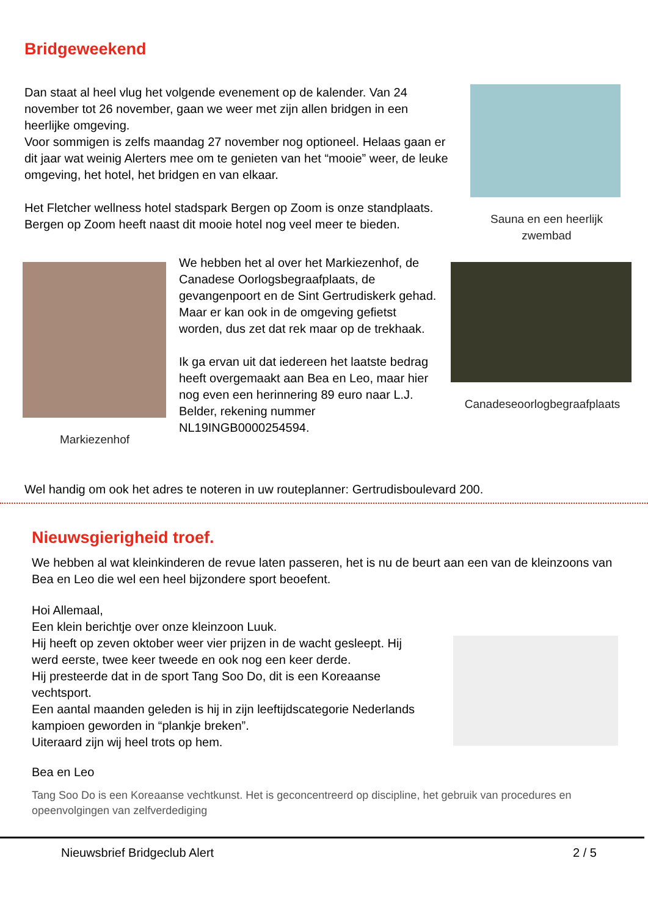Bridgeweekend
Dan staat al heel vlug het volgende evenement op de kalender. Van 24 november tot 26 november, gaan we weer met zijn allen bridgen in een heerlijke omgeving.
Voor sommigen is zelfs maandag 27 november nog optioneel. Helaas gaan er dit jaar wat weinig Alerters mee om te genieten van het “mooie” weer, de leuke omgeving, het hotel, het bridgen en van elkaar.
Het Fletcher wellness hotel stadspark Bergen op Zoom is onze standplaats. Bergen op Zoom heeft naast dit mooie hotel nog veel meer te bieden.
Sauna en een heerlijk zwembad
Markiezenhof
We hebben het al over het Markiezenhof, de Canadese Oorlogsbegraafplaats, de gevangenpoort en de Sint Gertrudiskerk gehad. Maar er kan ook in de omgeving gefietst worden, dus zet dat rek maar op de trekhaak.
Ik ga ervan uit dat iedereen het laatste bedrag heeft overgemaakt aan Bea en Leo, maar hier nog even een herinnering 89 euro naar L.J. Belder, rekening nummer NL19INGB0000254594.
Canadeseoorlogbegraafplaats
Wel handig om ook het adres te noteren in uw routeplanner: Gertrudisboulevard 200.
Nieuwsgierigheid troef.
We hebben al wat kleinkinderen de revue laten passeren, het is nu de beurt aan een van de kleinzoons van Bea en Leo die wel een heel bijzondere sport beoefent.
Hoi Allemaal,
Een klein berichtje over onze kleinzoon Luuk.
Hij heeft op zeven oktober weer vier prijzen in de wacht gesleept. Hij werd eerste, twee keer tweede en ook nog een keer derde.
Hij presteerde dat in de sport Tang Soo Do, dit is een Koreaanse vechtsport.
Een aantal maanden geleden is hij in zijn leeftijdscategorie Nederlands kampioen geworden in “plankje breken”.
Uiteraard zijn wij heel trots op hem.
Bea en Leo
Tang Soo Do is een Koreaanse vechtkunst. Het is geconcentreerd op discipline, het gebruik van procedures en opeenvolgingen van zelfverdediging
Nieuwsbrief Bridgeclub Alert 2 / 5